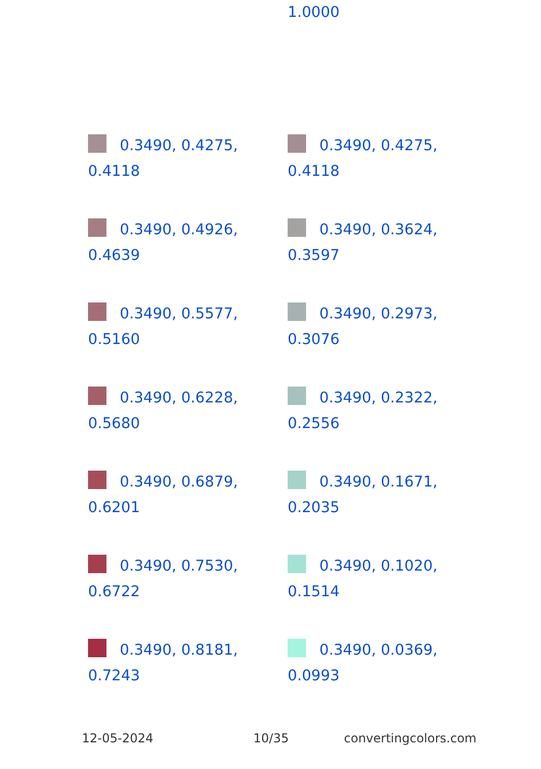1.0000
0.3490, 0.4275, 0.4118
0.3490, 0.4275, 0.4118
0.3490, 0.4926, 0.4639
0.3490, 0.3624, 0.3597
0.3490, 0.5577, 0.5160
0.3490, 0.2973, 0.3076
0.3490, 0.6228, 0.5680
0.3490, 0.2322, 0.2556
0.3490, 0.6879, 0.6201
0.3490, 0.1671, 0.2035
0.3490, 0.7530, 0.6722
0.3490, 0.1020, 0.1514
0.3490, 0.8181, 0.7243
0.3490, 0.0369, 0.0993
12-05-2024 10/35 convertingcolors.com